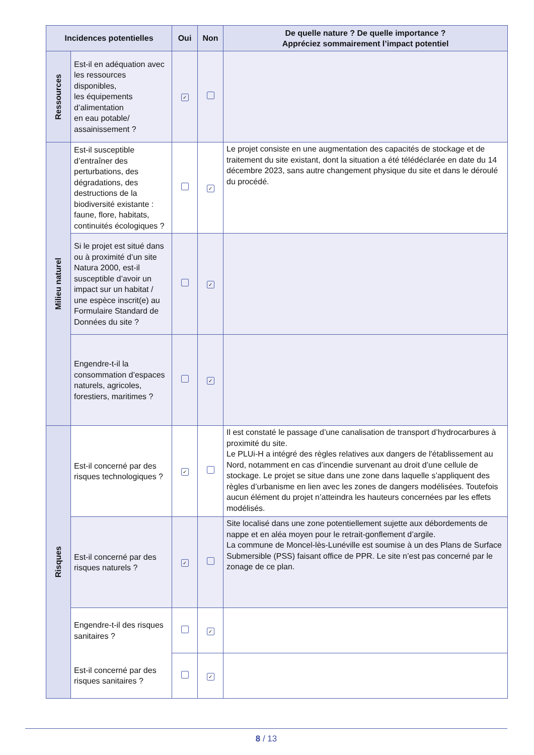| Incidences potentielles | | Oui | Non | De quelle nature ? De quelle importance ? Appréciez sommairement l’impact potentiel |
| --- | --- | --- | --- | --- |
| Ressources | Est-il en adéquation avec les ressources disponibles, les équipements d’alimentation en eau potable/ assainissement ? | ✓ | | |
| Milieu naturel | Est-il susceptible d’entraîner des perturbations, des dégradations, des destructions de la biodiversité existante : faune, flore, habitats, continuités écologiques ? | | ✓ | Le projet consiste en une augmentation des capacités de stockage et de traitement du site existant, dont la situation a été télédéclarée en date du 14 décembre 2023, sans autre changement physique du site et dans le déroulé du procédé. |
| | Si le projet est situé dans ou à proximité d’un site Natura 2000, est-il susceptible d’avoir un impact sur un habitat / une espèce inscrit(e) au Formulaire Standard de Données du site ? | | ✓ | |
| | Engendre-t-il la consommation d’espaces naturels, agricoles, forestiers, maritimes ? | | ✓ | |
| Risques | Est-il concerné par des risques technologiques ? | ✓ | | Il est constaté le passage d’une canalisation de transport d’hydrocarbures à proximité du site. Le PLUi-H a intégré des règles relatives aux dangers de l'établissement au Nord, notamment en cas d’incendie survenant au droit d’une cellule de stockage. Le projet se situe dans une zone dans laquelle s’appliquent des règles d’urbanisme en lien avec les zones de dangers modélisées. Toutefois aucun élément du projet n’atteindra les hauteurs concernées par les effets modélisés. |
| | Est-il concerné par des risques naturels ? | ✓ | | Site localisé dans une zone potentiellement sujette aux débordements de nappe et en aléa moyen pour le retrait-gonflement d’argile. La commune de Moncel-lès-Lunéville est soumise à un des Plans de Surface Submersible (PSS) faisant office de PPR. Le site n’est pas concerné par le zonage de ce plan. |
| | Engendre-t-il des risques sanitaires ? | | ✓ | |
| | Est-il concerné par des risques sanitaires ? | | ✓ | |
8 / 13